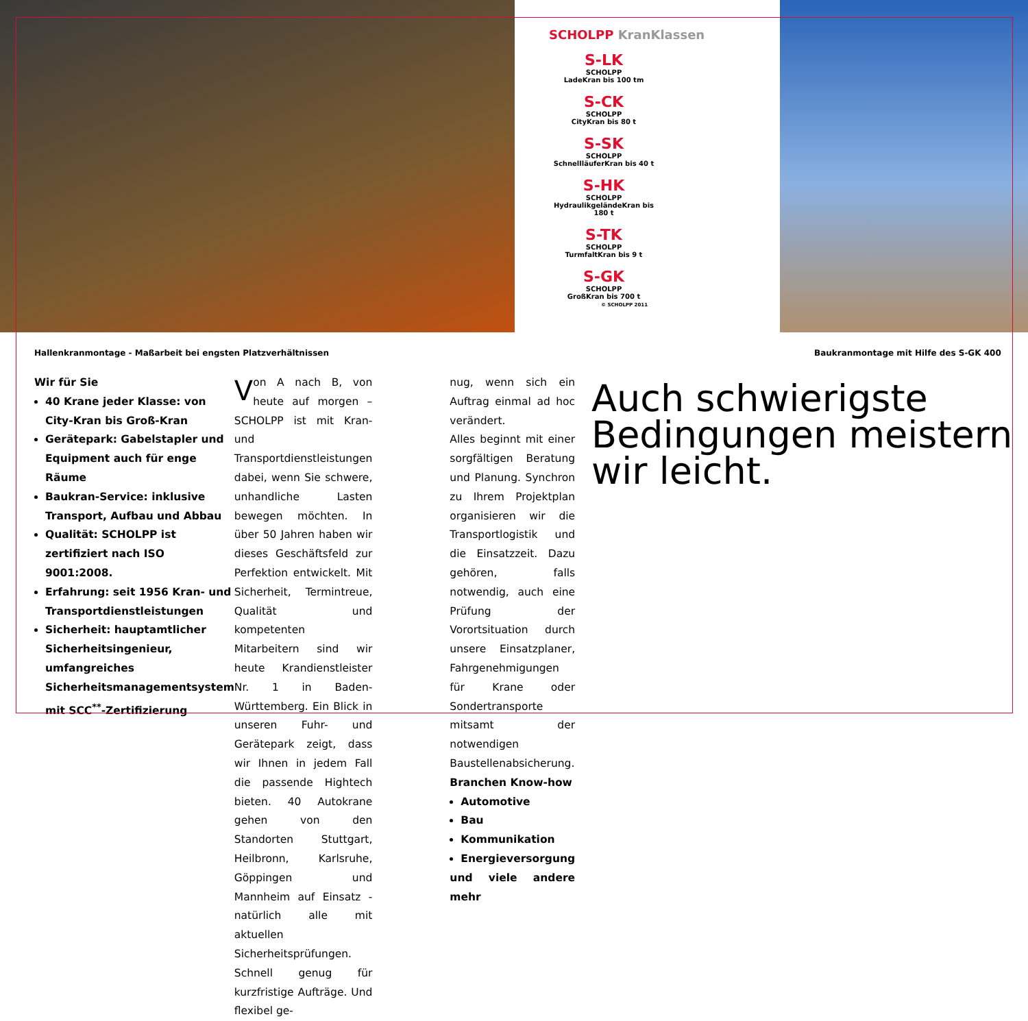SCHOLPP KranKlassen
S-LK
SCHOLPP
LadeKran bis 100 tm
S-CK
SCHOLPP
CityKran bis 80 t
S-SK
SCHOLPP
SchnellläuferKran bis 40 t
S-HK
SCHOLPP
HydraulikgeländeKran bis 180 t
S-TK
SCHOLPP
TurmfaltKran bis 9 t
S-GK
SCHOLPP
GroßKran bis 700 t © SCHOLPP 2011
Hallenkranmontage - Maßarbeit bei engsten Platzverhältnissen
Baukranmontage mit Hilfe des S-GK 400
Wir für Sie
40 Krane jeder Klasse: von City-Kran bis Groß-Kran
Gerätepark: Gabelstapler und Equipment auch für enge Räume
Baukran-Service: inklusive Transport, Aufbau und Abbau
Qualität: SCHOLPP ist zertifiziert nach ISO 9001:2008.
Erfahrung: seit 1956 Kran- und Transportdienstleistungen
Sicherheit: hauptamtlicher Sicherheitsingenieur, umfangreiches Sicherheitsmanagementsystem mit SCC<sup>**</sup>-Zertifizierung
Von A nach B, von heute auf morgen – SCHOLPP ist mit Kran- und Transportdienstleistungen dabei, wenn Sie schwere, unhandliche Lasten bewegen möchten. In über 50 Jahren haben wir dieses Geschäftsfeld zur Perfektion entwickelt. Mit Sicherheit, Termintreue, Qualität und kompetenten Mitarbeitern sind wir heute Krandienstleister Nr. 1 in Baden-Württemberg. Ein Blick in unseren Fuhr- und Gerätepark zeigt, dass wir Ihnen in jedem Fall die passende Hightech bieten. 40 Autokrane gehen von den Standorten Stuttgart, Heilbronn, Karlsruhe, Göppingen und Mannheim auf Einsatz - natürlich alle mit aktuellen Sicherheitsprüfungen. Schnell genug für kurzfristige Aufträge. Und flexibel ge-
nug, wenn sich ein Auftrag einmal ad hoc verändert.
Alles beginnt mit einer sorgfältigen Beratung und Planung. Synchron zu Ihrem Projektplan organisieren wir die Transportlogistik und die Einsatzzeit. Dazu gehören, falls notwendig, auch eine Prüfung der Vorortsituation durch unsere Einsatzplaner, Fahrgenehmigungen für Krane oder Sondertransporte mitsamt der notwendigen Baustellenabsicherung.
Branchen Know-how
Automotive
Bau
Kommunikation
Energieversorgung
und viele andere mehr
Auch schwierigste Bedingungen meistern wir leicht.